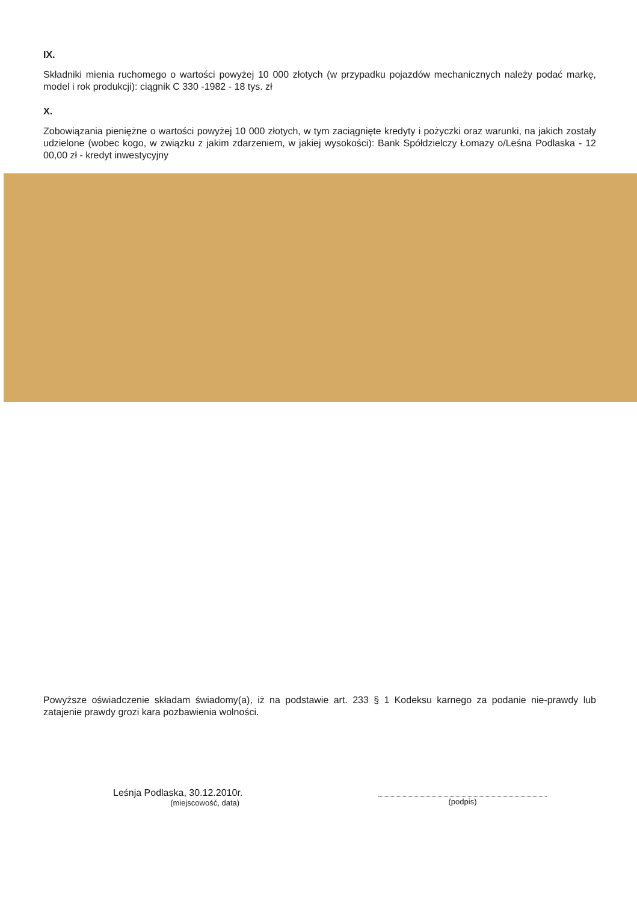IX.
Składniki mienia ruchomego o wartości powyżej 10 000 złotych (w przypadku pojazdów mechanicznych należy podać markę, model i rok produkcji): ciągnik C 330 -1982 - 18 tys. zł
X.
Zobowiązania pieniężne o wartości powyżej 10 000 złotych, w tym zaciągnięte kredyty i pożyczki oraz warunki, na jakich zostały udzielone (wobec kogo, w związku z jakim zdarzeniem, w jakiej wysokości): Bank Spółdzielczy Łomazy o/Leśna Podlaska - 12 00,00 zł - kredyt inwestycyjny
Powyższe oświadczenie składam świadomy(a), iż na podstawie art. 233 § 1 Kodeksu karnego za podanie nie-prawdy lub zatajenie prawdy grozi kara pozbawienia wolności.
Leśnja Podlaska, 30.12.2010r.
(miejscowość, data)
(podpis)